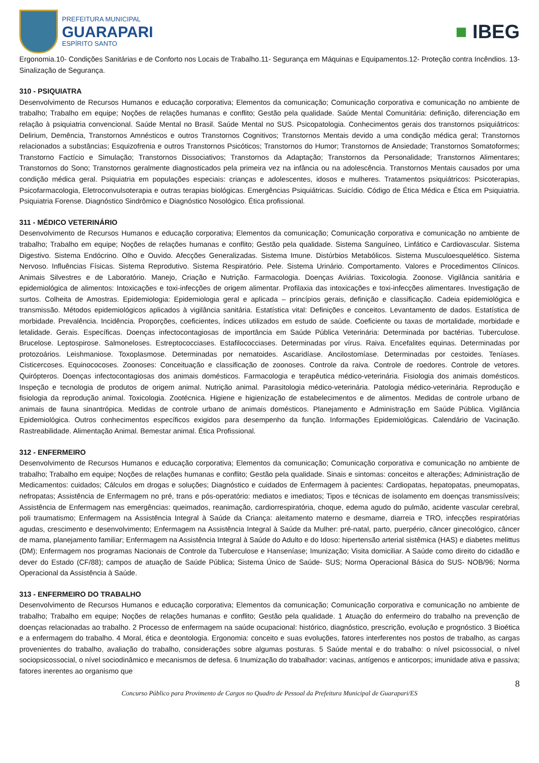PREFEITURA MUNICIPAL
GUARAPARI
ESPÍRITO SANTO
■ IBEG
Ergonomia.10- Condições Sanitárias e de Conforto nos Locais de Trabalho.11- Segurança em Máquinas e Equipamentos.12- Proteção contra Incêndios. 13- Sinalização de Segurança.
310 - PSIQUIATRA
Desenvolvimento de Recursos Humanos e educação corporativa; Elementos da comunicação; Comunicação corporativa e comunicação no ambiente de trabalho; Trabalho em equipe; Noções de relações humanas e conflito; Gestão pela qualidade. Saúde Mental Comunitária: definição, diferenciação em relação à psiquiatria convencional. Saúde Mental no Brasil. Saúde Mental no SUS. Psicopatologia. Conhecimentos gerais dos transtornos psiquiátricos: Delirium, Demência, Transtornos Amnésticos e outros Transtornos Cognitivos; Transtornos Mentais devido a uma condição médica geral; Transtornos relacionados a substâncias; Esquizofrenia e outros Transtornos Psicóticos; Transtornos do Humor; Transtornos de Ansiedade; Transtornos Somatoformes; Transtorno Factício e Simulação; Transtornos Dissociativos; Transtornos da Adaptação; Transtornos da Personalidade; Transtornos Alimentares; Transtornos do Sono; Transtornos geralmente diagnosticados pela primeira vez na infância ou na adolescência. Transtornos Mentais causados por uma condição médica geral. Psiquiatria em populações especiais: crianças e adolescentes, idosos e mulheres. Tratamentos psiquiátricos: Psicoterapias, Psicofarmacologia, Eletroconvulsoterapia e outras terapias biológicas. Emergências Psiquiátricas. Suicídio. Código de Ética Médica e Ética em Psiquiatria. Psiquiatria Forense. Diagnóstico Sindrômico e Diagnóstico Nosológico. Ética profissional.
311 - MÉDICO VETERINÁRIO
Desenvolvimento de Recursos Humanos e educação corporativa; Elementos da comunicação; Comunicação corporativa e comunicação no ambiente de trabalho; Trabalho em equipe; Noções de relações humanas e conflito; Gestão pela qualidade. Sistema Sanguíneo, Linfático e Cardiovascular. Sistema Digestivo. Sistema Endócrino. Olho e Ouvido. Afecções Generalizadas. Sistema Imune. Distúrbios Metabólicos. Sistema Musculoesquelético. Sistema Nervoso. Influências Físicas. Sistema Reprodutivo. Sistema Respiratório. Pele. Sistema Urinário. Comportamento. Valores e Procedimentos Clínicos. Animais Silvestres e de Laboratório. Manejo, Criação e Nutrição. Farmacologia. Doenças Aviárias. Toxicologia. Zoonose. Vigilância sanitária e epidemiológica de alimentos: Intoxicações e toxi-infecções de origem alimentar. Profilaxia das intoxicações e toxi-infecções alimentares. Investigação de surtos. Colheita de Amostras. Epidemiologia: Epidemiologia geral e aplicada – princípios gerais, definição e classificação. Cadeia epidemiológica e transmissão. Métodos epidemiológicos aplicados à vigilância sanitária. Estatística vital: Definições e conceitos. Levantamento de dados. Estatística de morbidade. Prevalência. Incidência. Proporções, coeficientes, índices utilizados em estudo de saúde. Coeficiente ou taxas de mortalidade, morbidade e letalidade. Gerais. Específicas. Doenças infectocontagiosas de importância em Saúde Pública Veterinária: Determinada por bactérias. Tuberculose. Brucelose. Leptospirose. Salmoneloses. Estreptococciases. Estafilococciases. Determinadas por vírus. Raiva. Encefalites equinas. Determinadas por protozoários. Leishmaniose. Toxoplasmose. Determinadas por nematoides. Ascaridíase. Ancilostomíase. Determinadas por cestoides. Teníases. Cisticercoses. Equinococoses. Zoonoses: Conceituação e classificação de zoonoses. Controle da raiva. Controle de roedores. Controle de vetores. Quirópteros. Doenças infectocontagiosas dos animais domésticos. Farmacologia e terapêutica médico-veterinária. Fisiologia dos animais domésticos. Inspeção e tecnologia de produtos de origem animal. Nutrição animal. Parasitologia médico-veterinária. Patologia médico-veterinária. Reprodução e fisiologia da reprodução animal. Toxicologia. Zootécnica. Higiene e higienização de estabelecimentos e de alimentos. Medidas de controle urbano de animais de fauna sinantrópica. Medidas de controle urbano de animais domésticos. Planejamento e Administração em Saúde Pública. Vigilância Epidemiológica. Outros conhecimentos específicos exigidos para desempenho da função. Informações Epidemiológicas. Calendário de Vacinação. Rastreabilidade. Alimentação Animal. Bemestar animal. Ética Profissional.
312 - ENFERMEIRO
Desenvolvimento de Recursos Humanos e educação corporativa; Elementos da comunicação; Comunicação corporativa e comunicação no ambiente de trabalho; Trabalho em equipe; Noções de relações humanas e conflito; Gestão pela qualidade. Sinais e sintomas: conceitos e alterações; Administração de Medicamentos: cuidados; Cálculos em drogas e soluções; Diagnóstico e cuidados de Enfermagem à pacientes: Cardiopatas, hepatopatas, pneumopatas, nefropatas; Assistência de Enfermagem no pré, trans e pós-operatório: mediatos e imediatos; Tipos e técnicas de isolamento em doenças transmissíveis; Assistência de Enfermagem nas emergências: queimados, reanimação, cardiorrespiratória, choque, edema agudo do pulmão, acidente vascular cerebral, poli traumatismo; Enfermagem na Assistência Integral à Saúde da Criança: aleitamento materno e desmame, diarreia e TRO, infecções respiratórias agudas, crescimento e desenvolvimento; Enfermagem na Assistência Integral à Saúde da Mulher: pré-natal, parto, puerpério, câncer ginecológico, câncer de mama, planejamento familiar; Enfermagem na Assistência Integral à Saúde do Adulto e do Idoso: hipertensão arterial sistêmica (HAS) e diabetes melittus (DM); Enfermagem nos programas Nacionais de Controle da Tuberculose e Hanseníase; Imunização; Visita domiciliar. A Saúde como direito do cidadão e dever do Estado (CF/88); campos de atuação de Saúde Pública; Sistema Único de Saúde- SUS; Norma Operacional Básica do SUS- NOB/96; Norma Operacional da Assistência à Saúde.
313 - ENFERMEIRO DO TRABALHO
Desenvolvimento de Recursos Humanos e educação corporativa; Elementos da comunicação; Comunicação corporativa e comunicação no ambiente de trabalho; Trabalho em equipe; Noções de relações humanas e conflito; Gestão pela qualidade. 1 Atuação do enfermeiro do trabalho na prevenção de doenças relacionadas ao trabalho. 2 Processo de enfermagem na saúde ocupacional: histórico, diagnóstico, prescrição, evolução e prognóstico. 3 Bioética e a enfermagem do trabalho. 4 Moral, ética e deontologia. Ergonomia: conceito e suas evoluções, fatores interferentes nos postos de trabalho, as cargas provenientes do trabalho, avaliação do trabalho, considerações sobre algumas posturas. 5 Saúde mental e do trabalho: o nível psicossocial, o nível sociopsicossocial, o nível sociodinâmico e mecanismos de defesa. 6 Inumização do trabalhador: vacinas, antígenos e anticorpos; imunidade ativa e passiva; fatores inerentes ao organismo que
8
Concurso Público para Provimento de Cargos no Quadro de Pessoal da Prefeitura Municipal de Guarapari/ES